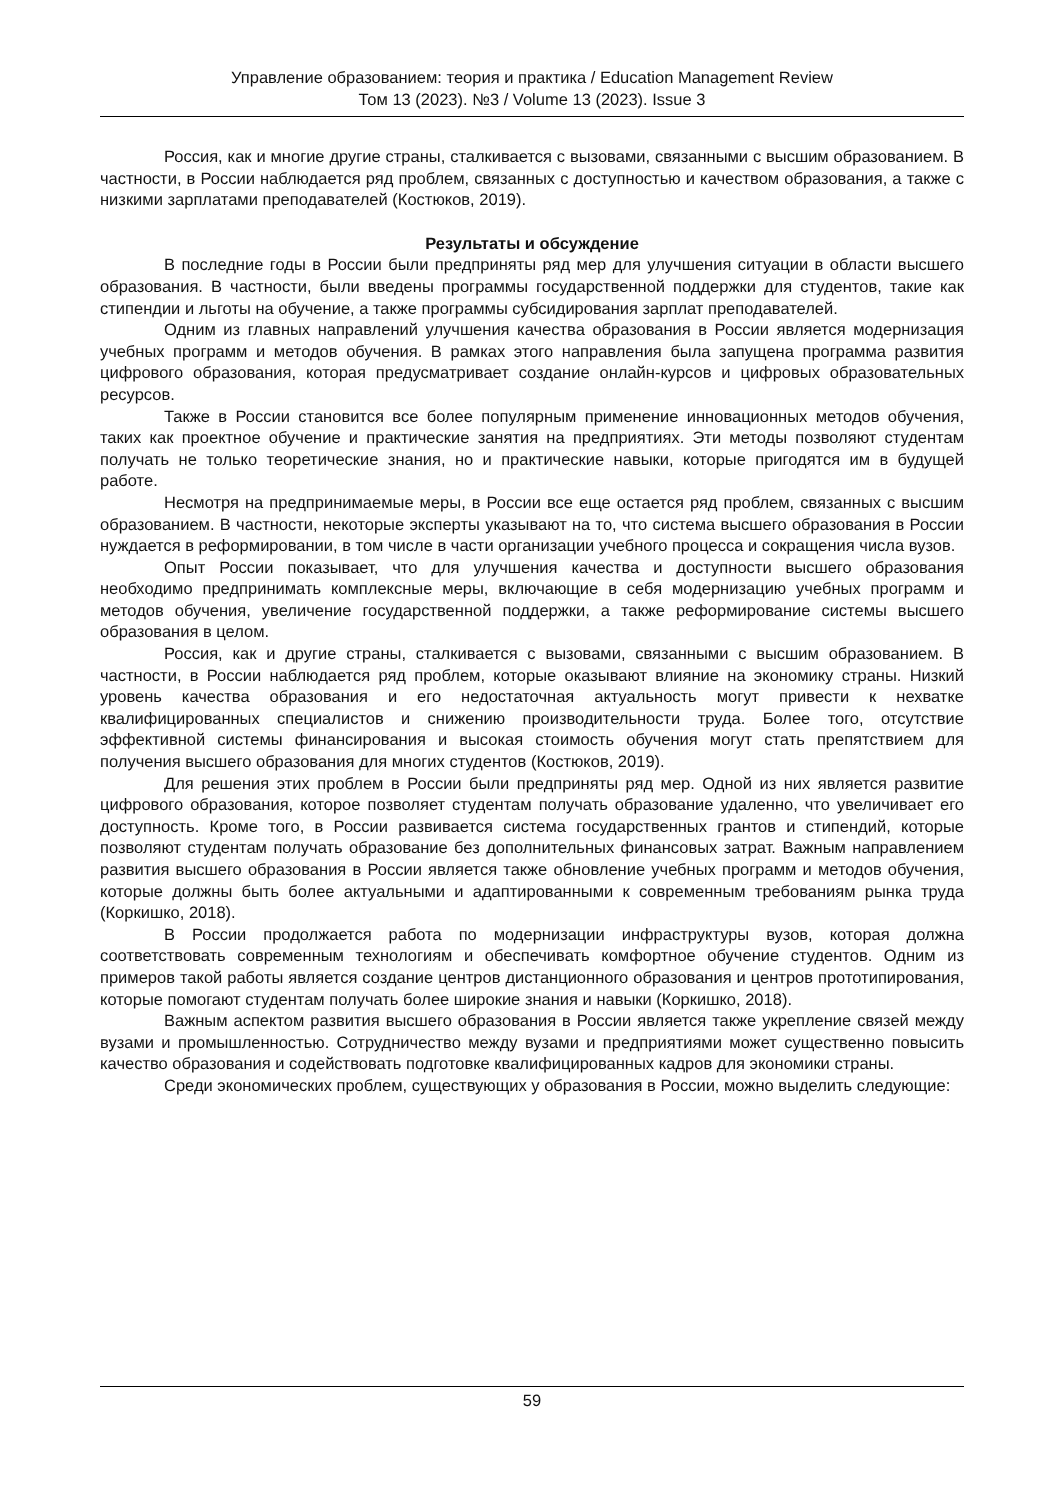Управление образованием: теория и практика / Education Management Review
Том 13 (2023). №3 / Volume 13 (2023). Issue 3
Россия, как и многие другие страны, сталкивается с вызовами, связанными с высшим образованием. В частности, в России наблюдается ряд проблем, связанных с доступностью и качеством образования, а также с низкими зарплатами преподавателей (Костюков, 2019).
Результаты и обсуждение
В последние годы в России были предприняты ряд мер для улучшения ситуации в области высшего образования. В частности, были введены программы государственной поддержки для студентов, такие как стипендии и льготы на обучение, а также программы субсидирования зарплат преподавателей.
Одним из главных направлений улучшения качества образования в России является модернизация учебных программ и методов обучения. В рамках этого направления была запущена программа развития цифрового образования, которая предусматривает создание онлайн-курсов и цифровых образовательных ресурсов.
Также в России становится все более популярным применение инновационных методов обучения, таких как проектное обучение и практические занятия на предприятиях. Эти методы позволяют студентам получать не только теоретические знания, но и практические навыки, которые пригодятся им в будущей работе.
Несмотря на предпринимаемые меры, в России все еще остается ряд проблем, связанных с высшим образованием. В частности, некоторые эксперты указывают на то, что система высшего образования в России нуждается в реформировании, в том числе в части организации учебного процесса и сокращения числа вузов.
Опыт России показывает, что для улучшения качества и доступности высшего образования необходимо предпринимать комплексные меры, включающие в себя модернизацию учебных программ и методов обучения, увеличение государственной поддержки, а также реформирование системы высшего образования в целом.
Россия, как и другие страны, сталкивается с вызовами, связанными с высшим образованием. В частности, в России наблюдается ряд проблем, которые оказывают влияние на экономику страны. Низкий уровень качества образования и его недостаточная актуальность могут привести к нехватке квалифицированных специалистов и снижению производительности труда. Более того, отсутствие эффективной системы финансирования и высокая стоимость обучения могут стать препятствием для получения высшего образования для многих студентов (Костюков, 2019).
Для решения этих проблем в России были предприняты ряд мер. Одной из них является развитие цифрового образования, которое позволяет студентам получать образование удаленно, что увеличивает его доступность. Кроме того, в России развивается система государственных грантов и стипендий, которые позволяют студентам получать образование без дополнительных финансовых затрат. Важным направлением развития высшего образования в России является также обновление учебных программ и методов обучения, которые должны быть более актуальными и адаптированными к современным требованиям рынка труда (Коркишко, 2018).
В России продолжается работа по модернизации инфраструктуры вузов, которая должна соответствовать современным технологиям и обеспечивать комфортное обучение студентов. Одним из примеров такой работы является создание центров дистанционного образования и центров прототипирования, которые помогают студентам получать более широкие знания и навыки (Коркишко, 2018).
Важным аспектом развития высшего образования в России является также укрепление связей между вузами и промышленностью. Сотрудничество между вузами и предприятиями может существенно повысить качество образования и содействовать подготовке квалифицированных кадров для экономики страны.
Среди экономических проблем, существующих у образования в России, можно выделить следующие:
59